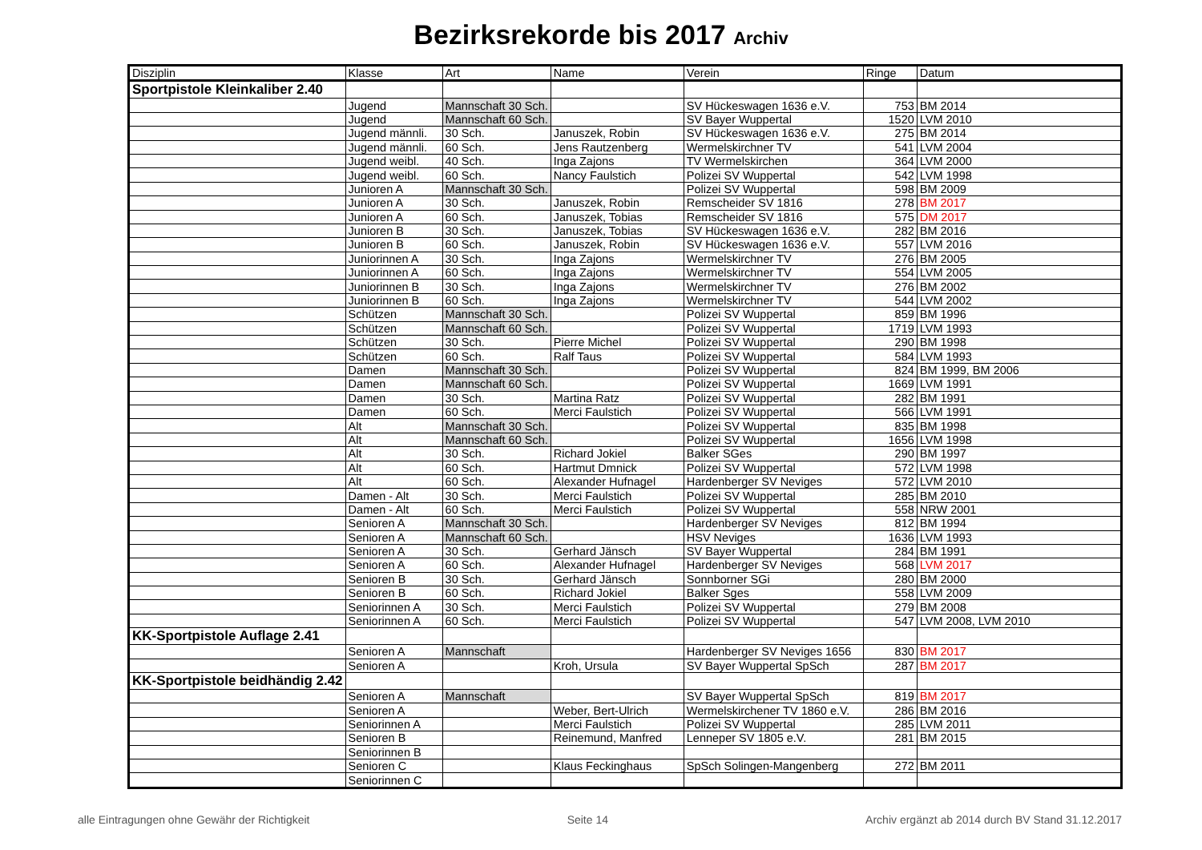Bezirksrekorde bis 2017 Archiv
| Disziplin | Klasse | Art | Name | Verein | Ringe | Datum |
| --- | --- | --- | --- | --- | --- | --- |
| Sportpistole Kleinkaliber 2.40 | | | | | | |
| | Jugend | Mannschaft 30 Sch. | | SV Hückeswagen 1636 e.V. | 753 | BM 2014 |
| | Jugend | Mannschaft 60 Sch. | | SV Bayer Wuppertal | 1520 | LVM 2010 |
| | Jugend männli. | 30 Sch. | Januszek, Robin | SV Hückeswagen 1636 e.V. | 275 | BM 2014 |
| | Jugend männli. | 60 Sch. | Jens Rautzenberg | Wermelskirchner TV | 541 | LVM 2004 |
| | Jugend weibl. | 40 Sch. | Inga Zajons | TV Wermelskirchen | 364 | LVM 2000 |
| | Jugend weibl. | 60 Sch. | Nancy Faulstich | Polizei SV Wuppertal | 542 | LVM 1998 |
| | Junioren A | Mannschaft 30 Sch. | | Polizei SV Wuppertal | 598 | BM 2009 |
| | Junioren A | 30 Sch. | Januszek, Robin | Remscheider SV 1816 | 278 | BM 2017 |
| | Junioren A | 60 Sch. | Januszek, Tobias | Remscheider SV 1816 | 575 | DM 2017 |
| | Junioren B | 30 Sch. | Januszek, Tobias | SV Hückeswagen 1636 e.V. | 282 | BM 2016 |
| | Junioren B | 60 Sch. | Januszek, Robin | SV Hückeswagen 1636 e.V. | 557 | LVM 2016 |
| | Juniorinnen A | 30 Sch. | Inga Zajons | Wermelskirchner TV | 276 | BM 2005 |
| | Juniorinnen A | 60 Sch. | Inga Zajons | Wermelskirchner TV | 554 | LVM 2005 |
| | Juniorinnen B | 30 Sch. | Inga Zajons | Wermelskirchner TV | 276 | BM 2002 |
| | Juniorinnen B | 60 Sch. | Inga Zajons | Wermelskirchner TV | 544 | LVM 2002 |
| | Schützen | Mannschaft 30 Sch. | | Polizei SV Wuppertal | 859 | BM 1996 |
| | Schützen | Mannschaft 60 Sch. | | Polizei SV Wuppertal | 1719 | LVM 1993 |
| | Schützen | 30 Sch. | Pierre Michel | Polizei SV Wuppertal | 290 | BM 1998 |
| | Schützen | 60 Sch. | Ralf Taus | Polizei SV Wuppertal | 584 | LVM 1993 |
| | Damen | Mannschaft 30 Sch. | | Polizei SV Wuppertal | 824 | BM 1999, BM 2006 |
| | Damen | Mannschaft 60 Sch. | | Polizei SV Wuppertal | 1669 | LVM 1991 |
| | Damen | 30 Sch. | Martina Ratz | Polizei SV Wuppertal | 282 | BM 1991 |
| | Damen | 60 Sch. | Merci Faulstich | Polizei SV Wuppertal | 566 | LVM 1991 |
| | Alt | Mannschaft 30 Sch. | | Polizei SV Wuppertal | 835 | BM 1998 |
| | Alt | Mannschaft 60 Sch. | | Polizei SV Wuppertal | 1656 | LVM 1998 |
| | Alt | 30 Sch. | Richard Jokiel | Balker SGes | 290 | BM 1997 |
| | Alt | 60 Sch. | Hartmut Dmnick | Polizei SV Wuppertal | 572 | LVM 1998 |
| | Alt | 60 Sch. | Alexander Hufnagel | Hardenberger SV Neviges | 572 | LVM 2010 |
| | Damen - Alt | 30 Sch. | Merci Faulstich | Polizei SV Wuppertal | 285 | BM 2010 |
| | Damen - Alt | 60 Sch. | Merci Faulstich | Polizei SV Wuppertal | 558 | NRW 2001 |
| | Senioren A | Mannschaft 30 Sch. | | Hardenberger SV Neviges | 812 | BM 1994 |
| | Senioren A | Mannschaft 60 Sch. | | HSV Neviges | 1636 | LVM 1993 |
| | Senioren A | 30 Sch. | Gerhard Jänsch | SV Bayer Wuppertal | 284 | BM 1991 |
| | Senioren A | 60 Sch. | Alexander Hufnagel | Hardenberger SV Neviges | 568 | LVM 2017 |
| | Senioren B | 30 Sch. | Gerhard Jänsch | Sonnborner SGi | 280 | BM 2000 |
| | Senioren B | 60 Sch. | Richard Jokiel | Balker Sges | 558 | LVM 2009 |
| | Seniorinnen A | 30 Sch. | Merci Faulstich | Polizei SV Wuppertal | 279 | BM 2008 |
| | Seniorinnen A | 60 Sch. | Merci Faulstich | Polizei SV Wuppertal | 547 | LVM 2008, LVM 2010 |
| KK-Sportpistole Auflage 2.41 | | | | | | |
| | Senioren A | Mannschaft | | Hardenberger SV Neviges 1656 | 830 | BM 2017 |
| | Senioren A | | Kroh, Ursula | SV Bayer Wuppertal SpSch | 287 | BM 2017 |
| KK-Sportpistole beidhändig 2.42 | | | | | | |
| | Senioren A | Mannschaft | | SV Bayer Wuppertal SpSch | 819 | BM 2017 |
| | Senioren A | | Weber, Bert-Ulrich | Wermelskirchener TV 1860 e.V. | 286 | BM 2016 |
| | Seniorinnen A | | Merci Faulstich | Polizei SV Wuppertal | 285 | LVM 2011 |
| | Senioren B | | Reinemund, Manfred | Lenneper SV 1805 e.V. | 281 | BM 2015 |
| | Seniorinnen B | | | | | |
| | Senioren C | | Klaus Feckinghaus | SpSch Solingen-Mangenberg | 272 | BM 2011 |
| | Seniorinnen C | | | | | |
alle Eintragungen ohne Gewähr der Richtigkeit Seite 14 Archiv ergänzt ab 2014 durch BV Stand 31.12.2017